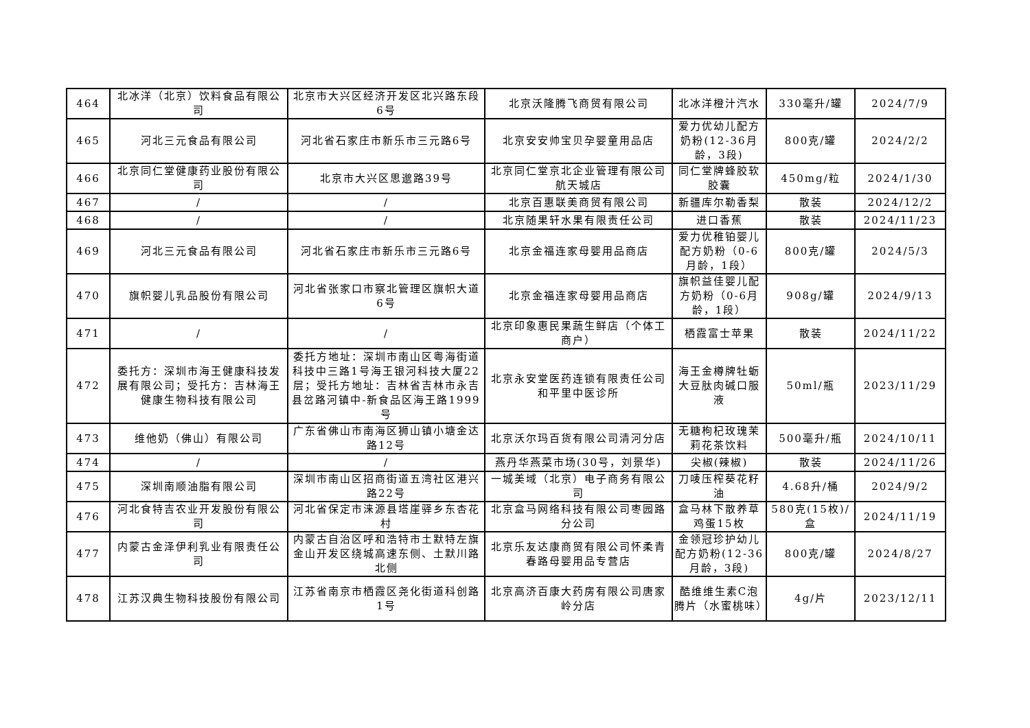| 464 | 北冰洋（北京）饮料食品有限公司 | 北京市大兴区经济开发区北兴路东段6号 | 北京沃隆腾飞商贸有限公司 | 北冰洋橙汁汽水 | 330毫升/罐 | 2024/7/9 |
| 465 | 河北三元食品有限公司 | 河北省石家庄市新乐市三元路6号 | 北京安安帅宝贝孕婴童用品店 | 爱力优幼儿配方奶粉(12-36月龄，3段) | 800克/罐 | 2024/2/2 |
| 466 | 北京同仁堂健康药业股份有限公司 | 北京市大兴区思邈路39号 | 北京同仁堂京北企业管理有限公司航天城店 | 同仁堂牌蜂胶软胶囊 | 450mg/粒 | 2024/1/30 |
| 467 | / | / | 北京百惠联美商贸有限公司 | 新疆库尔勒香梨 | 散装 | 2024/12/2 |
| 468 | / | / | 北京随果轩水果有限责任公司 | 进口香蕉 | 散装 | 2024/11/23 |
| 469 | 河北三元食品有限公司 | 河北省石家庄市新乐市三元路6号 | 北京金福连家母婴用品商店 | 爱力优稚铂婴儿配方奶粉（0-6月龄，1段） | 800克/罐 | 2024/5/3 |
| 470 | 旗帜婴儿乳品股份有限公司 | 河北省张家口市察北管理区旗帜大道6号 | 北京金福连家母婴用品商店 | 旗帜益佳婴儿配方奶粉（0-6月龄，1段） | 908g/罐 | 2024/9/13 |
| 471 | / | / | 北京印象惠民果蔬生鲜店（个体工商户） | 栖霞富士苹果 | 散装 | 2024/11/22 |
| 472 | 委托方：深圳市海王健康科技发展有限公司；受托方：吉林海王健康生物科技有限公司 | 委托方地址：深圳市南山区粤海街道科技中三路1号海王银河科技大厦22层；受托方地址：吉林省吉林市永吉县岔路河镇中-新食品区海王路1999号 | 北京永安堂医药连锁有限责任公司和平里中医诊所 | 海王金樽牌牡蛎大豆肽肉碱口服液 | 50ml/瓶 | 2023/11/29 |
| 473 | 维他奶（佛山）有限公司 | 广东省佛山市南海区狮山镇小塘金达路12号 | 北京沃尔玛百货有限公司清河分店 | 无糖枸杞玫瑰茉莉花茶饮料 | 500毫升/瓶 | 2024/10/11 |
| 474 | / | / | 燕丹华燕菜市场(30号，刘景华) | 尖椒(辣椒) | 散装 | 2024/11/26 |
| 475 | 深圳南顺油脂有限公司 | 深圳市南山区招商街道五湾社区港兴路22号 | 一城美域（北京）电子商务有限公司 | 刀唛压榨葵花籽油 | 4.68升/桶 | 2024/9/2 |
| 476 | 河北食特吉农业开发股份有限公司 | 河北省保定市涞源县塔崖驿乡东杏花村 | 北京盒马网络科技有限公司枣园路分公司 | 盒马林下散养草鸡蛋15枚 | 580克(15枚)/盒 | 2024/11/19 |
| 477 | 内蒙古金泽伊利乳业有限责任公司 | 内蒙古自治区呼和浩特市土默特左旗金山开发区绕城高速东侧、土默川路北侧 | 北京乐友达康商贸有限公司怀柔青春路母婴用品专营店 | 金领冠珍护幼儿配方奶粉(12-36月龄，3段) | 800克/罐 | 2024/8/27 |
| 478 | 江苏汉典生物科技股份有限公司 | 江苏省南京市栖霞区尧化街道科创路1号 | 北京高济百康大药房有限公司唐家岭分店 | 酷维维生素C泡腾片（水蜜桃味） | 4g/片 | 2023/12/11 |